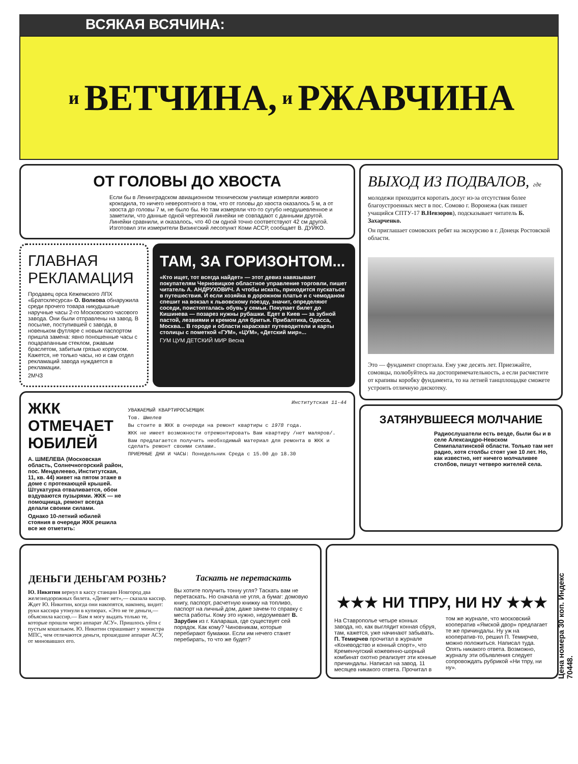ВСЯКАЯ ВСЯЧИНА:
и ВЕТЧИНА, и РЖАВЧИНА
ОТ ГОЛОВЫ ДО ХВОСТА
Если бы в Ленинградском авиационном техническом училище измеряли живого крокодила, то ничего невероятного в том, что от головы до хвоста оказалось 5 м, а от хвоста до головы 7 м, не было бы. Но там измеряли что-то сугубо неодушевленное и заметили, что данные одной чертежной линейки не совпадают с данными другой. Линейки сравнили, и оказалось, что 40 см одной точно соответствуют 42 см другой. Изготовил эти измерители Визингский лесопункт Коми АССР, сообщает В. ДУЙКО.
ГЛАВНАЯ РЕКЛАМАЦИЯ
Продавец орса Кежемского ЛПХ «Братсклесурса» О. Волкова обнаружила среди прочего товара никудышные наручные часы 2-го Московского часового завода. Они были отправлены на завод. В посылке, поступившей с завода, в новеньком футляре с новым паспортом пришла замена: явно поношенные часы с поцарапанным стеклом, ржавым браслетом, забитым грязью корпусом. Кажется, не только часы, но и сам отдел рекламаций завода нуждается в рекламации.
2МЧЗ
ТАМ, ЗА ГОРИЗОНТОМ...
«Кто ищет, тот всегда найдет» — этот девиз навязывает покупателям Черновицкое областное управление торговли, пишет читатель А. АНДРУХОВИЧ. А чтобы искать, приходится пускаться в путешествия. И если хозяйка в дорожном платье и с чемоданом спешит на вокзал к львовскому поезду, значит, определяют соседи, поистопталась обувь у семьи. Покупает билет до Кишинева — позарез нужны рубашки. Едет в Киев — за зубной пастой, лезвиями и кремом для бритья. Прибалтика, Одесса, Москва... В городе и области нарасхват путеводители и карты столицы с пометкой «ГУМ», «ЦУМ», «Детский мир»...
ГУМ ЦУМ ДЕТСКИЙ МИР Весна
ЖКК ОТМЕЧАЕТ ЮБИЛЕЙ
А. ШМЕЛЕВА (Московская область, Солнечногорский район, пос. Менделеево, Институтская, 11, кв. 44) живет на пятом этаже в доме с протекающей крышей. Штукатурка отваливается, обои вздуваются пузырями. ЖКК — не помощница, ремонт всегда делали своими силами.
Однако 10-летний юбилей стояния в очереди ЖКК решила все же отметить:
Институтская 11-44
УВАЖАЕМЫЙ КВАРТИРОСЪЕМЩИК
Тов. Шмелев
Вы стоите в ЖКК в очереди на ремонт квартиры с 1978 года.
ЖКК не имеет возможности отремонтировать Вам квартиру /нет маляров/.
Вам предлагается получить необходимый материал для ремонта в ЖКК и сделать ремонт своими силами.
ПРИЕМНЫЕ ДНИ И ЧАСЫ: Понедельник Среда с 15.00 до 18.30
ВЫХОД ИЗ ПОДВАЛОВ, где
молодежи приходится коротать досуг из-за отсутствия более благоустроенных мест в пос. Сомово г. Воронежа (как пишет учащийся СПТУ-17 В.Невзоров), подсказывает читатель Б. Захарченко.
Он приглашает сомовских ребят на экскурсию в г. Донецк Ростовской области.
Это — фундамент спортзала. Ему уже десять лет. Приезжайте, сомовцы, полюбуйтесь на достопримечательность, а если расчистите от крапивы коробку фундамента, то на летней танцплощадке сможете устроить отличную дискотеку.
ЗАТЯНУВШЕЕСЯ МОЛЧАНИЕ
Радиослушатели есть везде, были бы и в селе Александро-Невском Семипалатинской области. Только там нет радио, хотя столбы стоят уже 10 лет. Но, как известно, нет ничего молчаливее столбов, пишут четверо жителей села.
ДЕНЬГИ ДЕНЬГАМ РОЗНЬ?
Ю. Никитин вернул в кассу станции Новгород два железнодорожных билета. «Денег нет»,— сказала кассир. Ждет Ю. Никитин, когда они накопятся, наконец, видит: руки кассира утонули в купюрах. «Это не те деньги,— объяснила кассир.— Вам я могу выдать только те, которые прошли через аппарат АСУ». Пришлось уйти с пустым кошельком. Ю. Никитин спрашивает у министра МПС, чем отличаются деньги, прошедшие аппарат АСУ, от миновавших его.
Таскать не перетаскать
Вы хотите получить тонну угля? Таскать вам не перетаскать. Но сначала не угля, а бумаг: домовую книгу, паспорт, расчетную книжку на топливо, паспорт на личный дом, даже зачем-то справку с места работы. Кому это нужно, недоумевает В. Зарубин из г. Калараша, где существует сей порядок. Как кому? Чиновникам, которые перебирают бумажки. Если им нечего станет перебирать, то что же будет?
★★★ НИ ТПРУ, НИ НУ ★★★
На Ставрополье четыре конных завода, но, как выглядит конная сбруя, там, кажется, уже начинают забывать. П. Темирчев прочитал в журнале «Коневодство и конный спорт», что Кременчугский кожевенно-шорный комбинат охотно реализует эти конные причиндалы. Написал на завод. 11 месяцев никакого ответа. Прочитал в том же журнале, что московский кооператив «Ямской двор» предлагает те же причиндалы. Ну уж на кооператив-то, решил П. Темирчев, можно положиться. Написал туда. Опять никакого ответа. Возможно, журналу эти объявления следует сопровождать рубрикой «Ни тпру, ни ну».
Цена номера 30 коп. Индекс 70448.